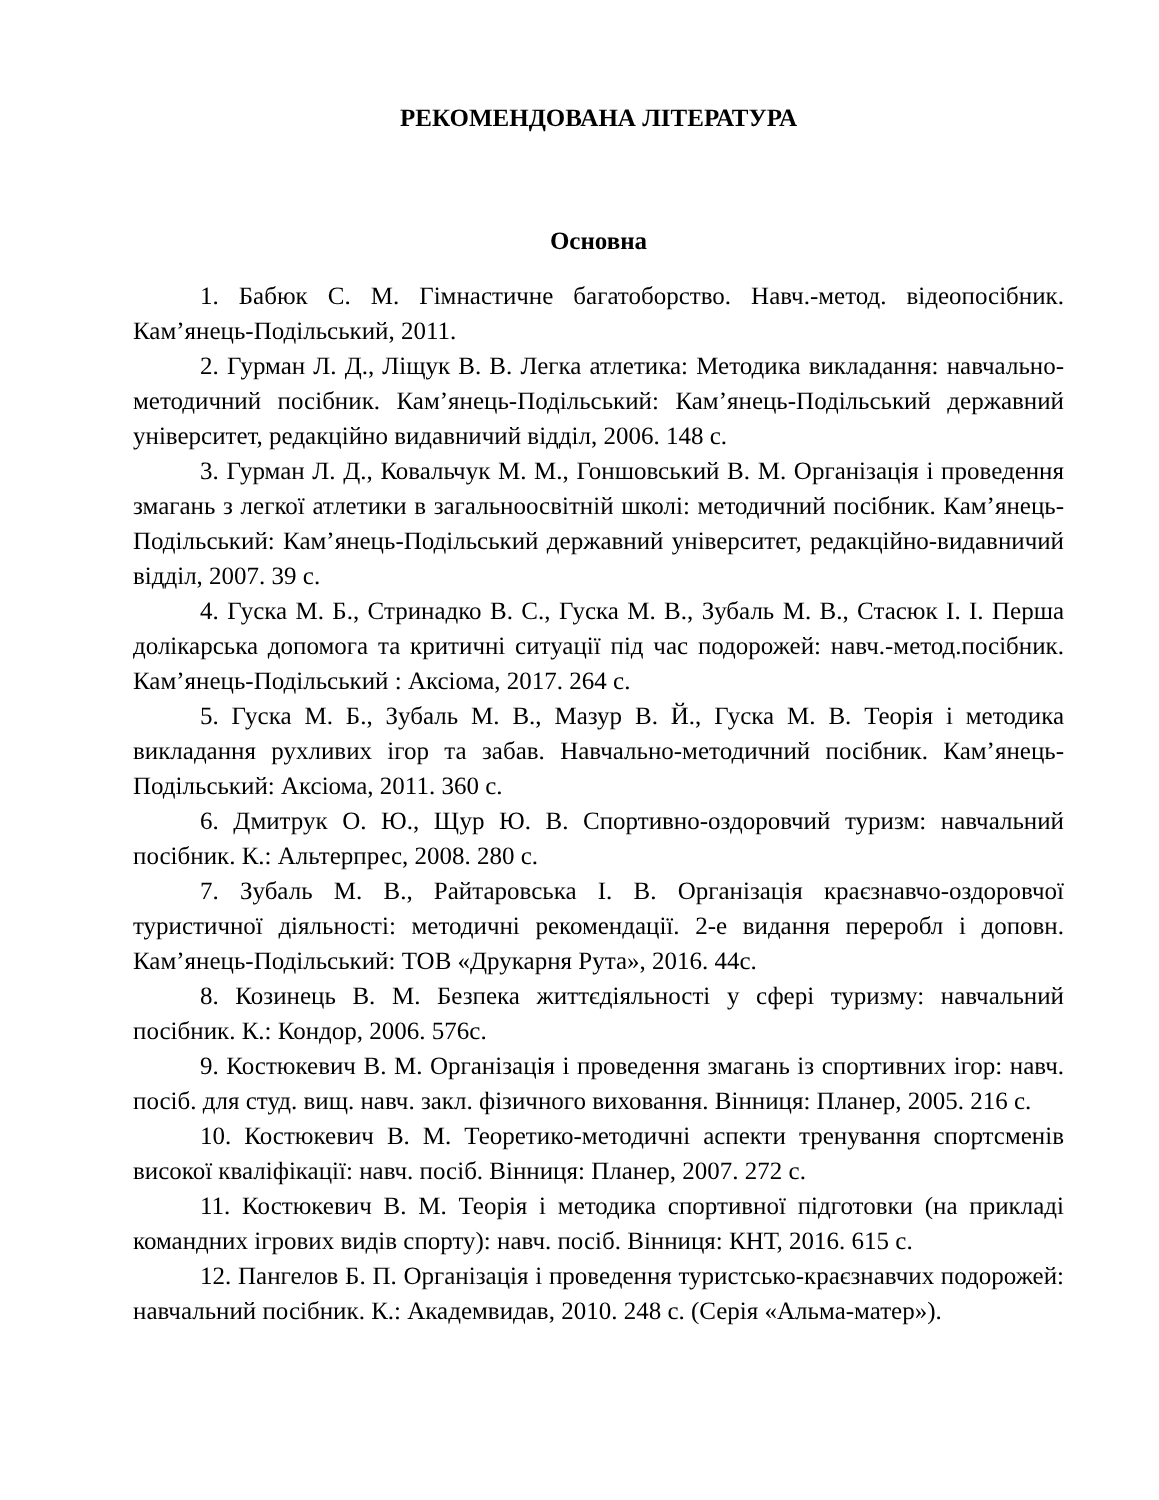РЕКОМЕНДОВАНА ЛІТЕРАТУРА
Основна
1. Бабюк С. М. Гімнастичне багатоборство. Навч.-метод. відеопосібник. Кам’янець-Подільський, 2011.
2. Гурман Л. Д., Ліщук В. В. Легка атлетика: Методика викладання: навчально-методичний посібник. Кам’янець-Подільський: Кам’янець-Подільський державний університет, редакційно видавничий відділ, 2006. 148 с.
3. Гурман Л. Д., Ковальчук М. М., Гоншовський В. М. Організація і проведення змагань з легкої атлетики в загальноосвітній школі: методичний посібник. Кам’янець-Подільський: Кам’янець-Подільський державний університет, редакційно-видавничий відділ, 2007. 39 с.
4. Гуска М. Б., Стринадко В. С., Гуска М. В., Зубаль М. В., Стасюк І. І. Перша долікарська допомога та критичні ситуації під час подорожей: навч.-метод.посібник. Кам’янець-Подільський : Аксіома, 2017. 264 с.
5. Гуска М. Б., Зубаль М. В., Мазур В. Й., Гуска М. В. Теорія і методика викладання рухливих ігор та забав. Навчально-методичний посібник. Кам’янець-Подільський: Аксіома, 2011. 360 с.
6. Дмитрук О. Ю., Щур Ю. В. Спортивно-оздоровчий туризм: навчальний посібник. К.: Альтерпрес, 2008. 280 с.
7. Зубаль М. В., Райтаровська І. В. Організація краєзнавчо-оздоровчої туристичної діяльності: методичні рекомендації. 2-е видання переробл і доповн. Кам’янець-Подільський: ТОВ «Друкарня Рута», 2016. 44с.
8. Козинець В. М. Безпека життєдіяльності у сфері туризму: навчальний посібник. К.: Кондор, 2006. 576с.
9. Костюкевич В. М. Організація і проведення змагань із спортивних ігор: навч. посіб. для студ. вищ. навч. закл. фізичного виховання. Вінниця: Планер, 2005. 216 с.
10. Костюкевич В. М. Теоретико-методичні аспекти тренування спортсменів високої кваліфікації: навч. посіб. Вінниця: Планер, 2007. 272 с.
11. Костюкевич В. М. Теорія і методика спортивної підготовки (на прикладі командних ігрових видів спорту): навч. посіб. Вінниця: КНТ, 2016. 615 с.
12. Пангелов Б. П. Організація і проведення туристсько-краєзнавчих подорожей: навчальний посібник. К.: Академвидав, 2010. 248 с. (Серія «Альма-матер»).